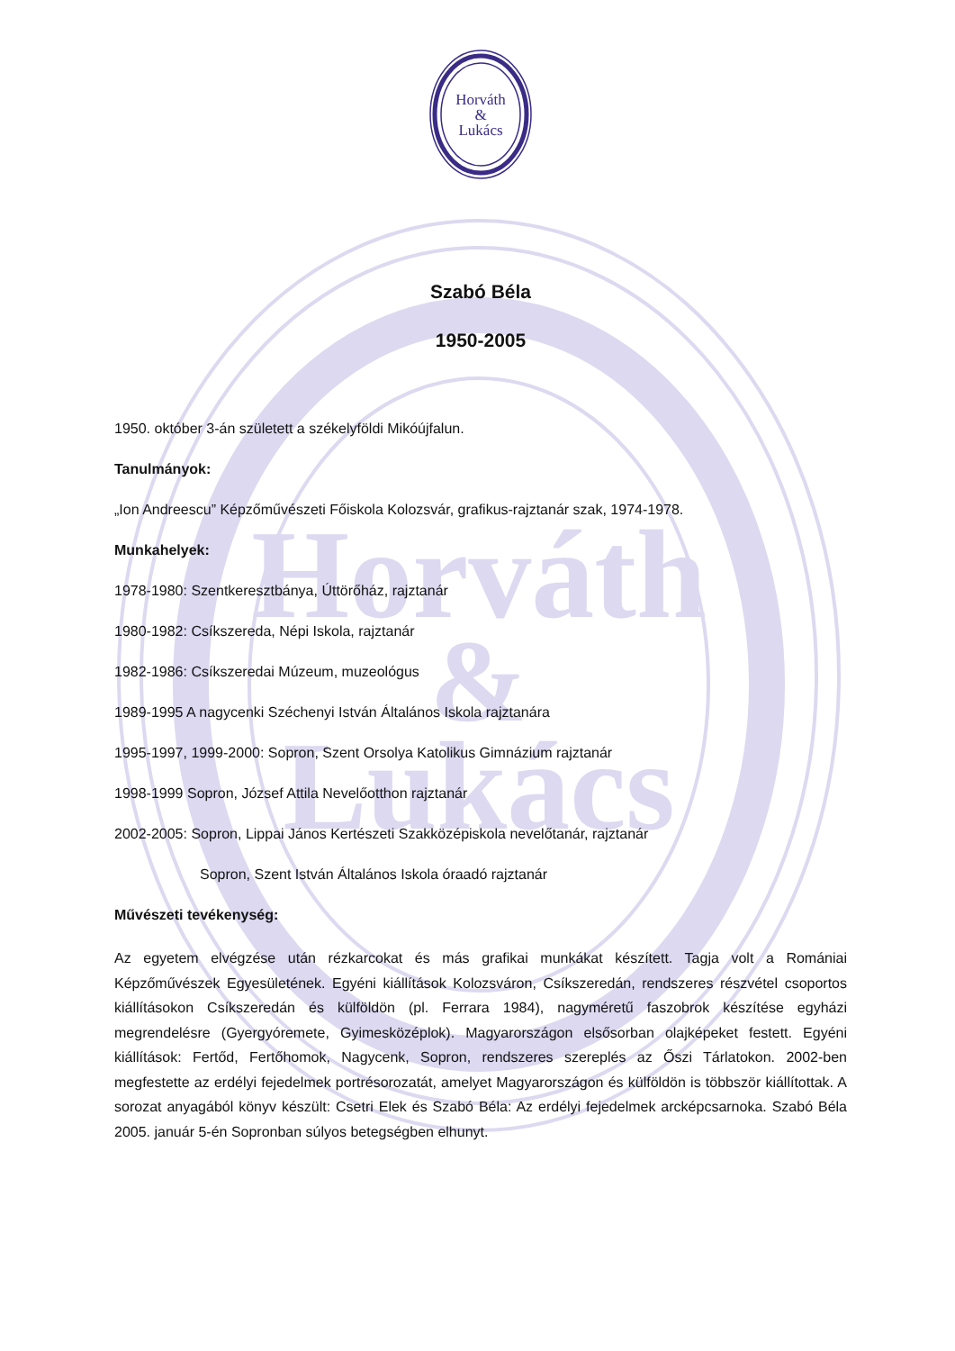Horváth
&
Lukács
Horváth
&
Lukács
Szabó Béla
1950-2005
1950. október 3-án született a székelyföldi Mikóújfalun.
Tanulmányok:
„Ion Andreescu” Képzőművészeti Főiskola Kolozsvár, grafikus-rajztanár szak, 1974-1978.
Munkahelyek:
1978-1980: Szentkeresztbánya, Úttörőház, rajztanár
1980-1982: Csíkszereda, Népi Iskola, rajztanár
1982-1986: Csíkszeredai Múzeum, muzeológus
1989-1995 A nagycenki Széchenyi István Általános Iskola rajztanára
1995-1997, 1999-2000: Sopron, Szent Orsolya Katolikus Gimnázium rajztanár
1998-1999 Sopron, József Attila Nevelőotthon rajztanár
2002-2005: Sopron, Lippai János Kertészeti Szakközépiskola nevelőtanár, rajztanár
Sopron, Szent István Általános Iskola óraadó rajztanár
Művészeti tevékenység:
Az egyetem elvégzése után rézkarcokat és más grafikai munkákat készített. Tagja volt a Romániai Képzőművészek Egyesületének. Egyéni kiállítások Kolozsváron, Csíkszeredán, rendszeres részvétel csoportos kiállításokon Csíkszeredán és külföldön (pl. Ferrara 1984), nagyméretű faszobrok készítése egyházi megrendelésre (Gyergyóremete, Gyimesközéplok). Magyarországon elsősorban olajképeket festett. Egyéni kiállítások: Fertőd, Fertőhomok, Nagycenk, Sopron, rendszeres szereplés az Őszi Tárlatokon. 2002-ben megfestette az erdélyi fejedelmek portrésorozatát, amelyet Magyarországon és külföldön is többször kiállítottak. A sorozat anyagából könyv készült: Csetri Elek és Szabó Béla: Az erdélyi fejedelmek arcképcsarnoka. Szabó Béla 2005. január 5-én Sopronban súlyos betegségben elhunyt.